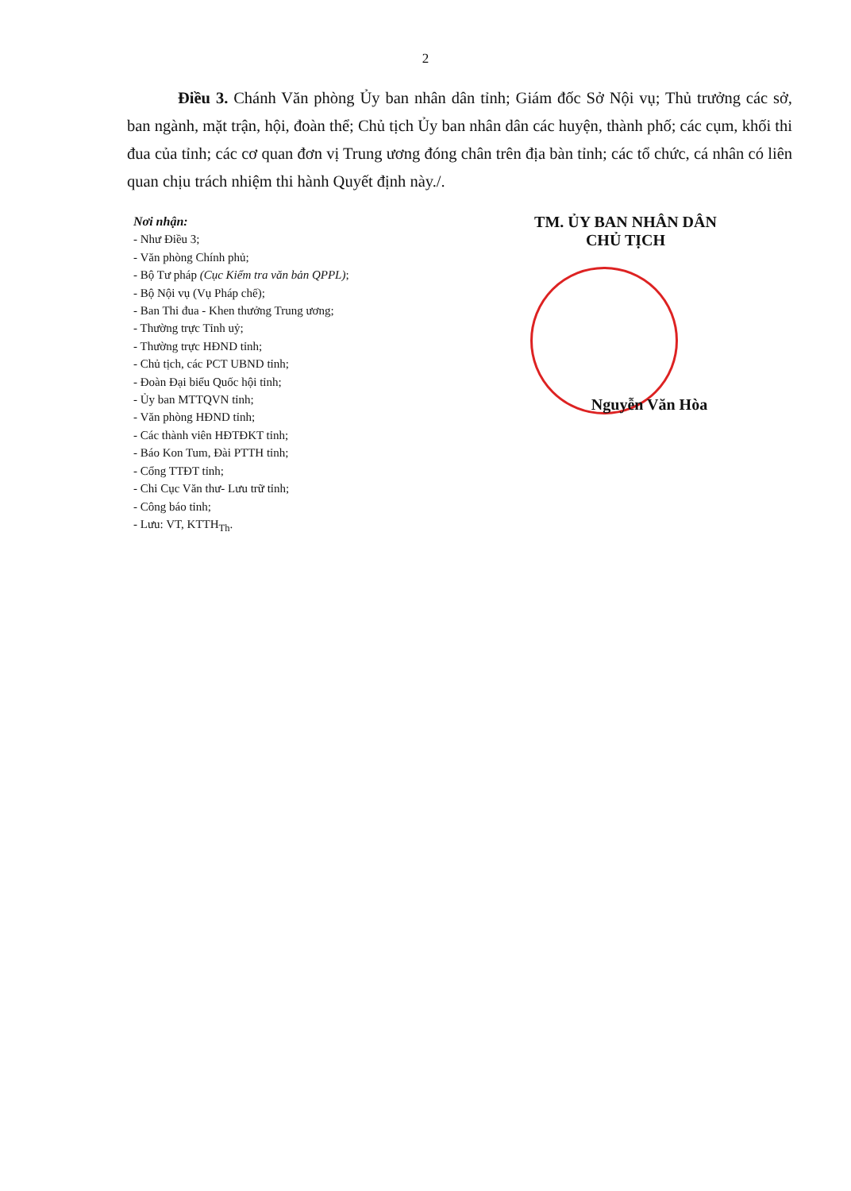2
Điều 3. Chánh Văn phòng Ủy ban nhân dân tỉnh; Giám đốc Sở Nội vụ; Thủ trưởng các sở, ban ngành, mặt trận, hội, đoàn thể; Chủ tịch Ủy ban nhân dân các huyện, thành phố; các cụm, khối thi đua của tỉnh; các cơ quan đơn vị Trung ương đóng chân trên địa bàn tỉnh; các tổ chức, cá nhân có liên quan chịu trách nhiệm thi hành Quyết định này./.
Nơi nhận:
- Như Điều 3;
- Văn phòng Chính phủ;
- Bộ Tư pháp (Cục Kiểm tra văn bản QPPL);
- Bộ Nội vụ (Vụ Pháp chế);
- Ban Thi đua - Khen thưởng Trung ương;
- Thường trực Tỉnh uỷ;
- Thường trực HĐND tỉnh;
- Chủ tịch, các PCT UBND tỉnh;
- Đoàn Đại biểu Quốc hội tỉnh;
- Ủy ban MTTQVN tỉnh;
- Văn phòng HĐND tỉnh;
- Các thành viên HĐTĐKT tỉnh;
- Báo Kon Tum, Đài PTTH tỉnh;
- Cổng TTĐT tỉnh;
- Chi Cục Văn thư- Lưu trữ tỉnh;
- Công báo tỉnh;
- Lưu: VT, KTTH<sub>Th</sub>.
TM. ỦY BAN NHÂN DÂN
CHỦ TỊCH
Nguyễn Văn Hòa